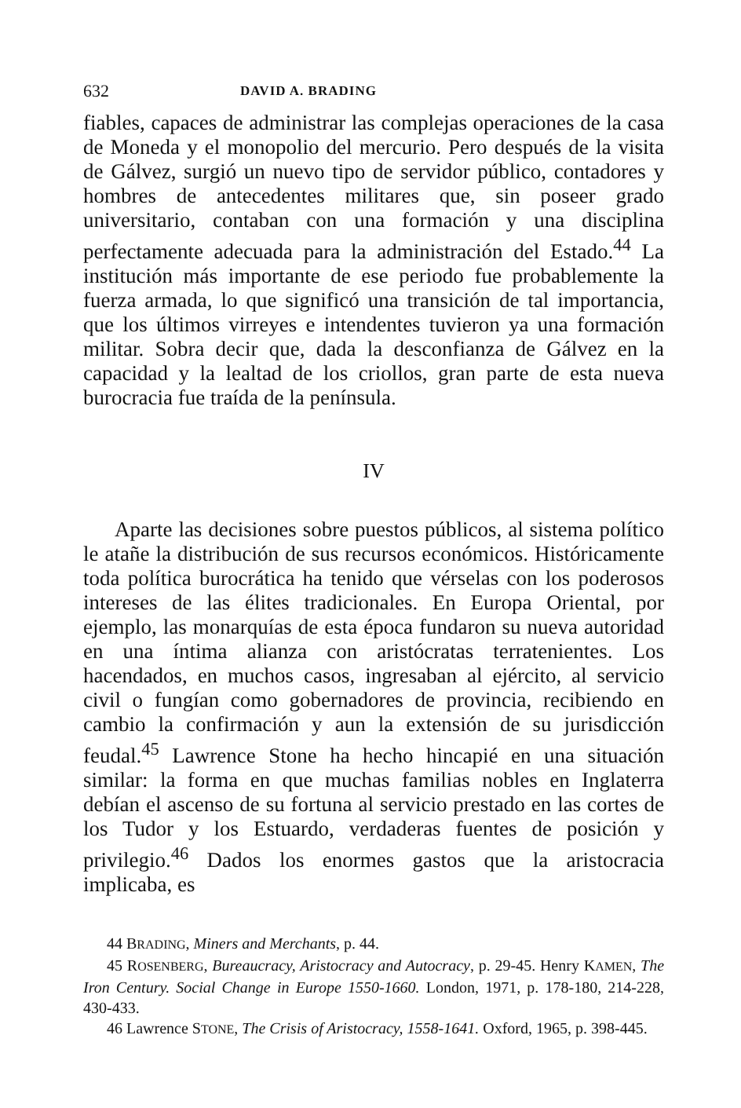632 DAVID A. BRADING
fiables, capaces de administrar las complejas operaciones de la casa de Moneda y el monopolio del mercurio. Pero después de la visita de Gálvez, surgió un nuevo tipo de servidor público, contadores y hombres de antecedentes militares que, sin poseer grado universitario, contaban con una formación y una disciplina perfectamente adecuada para la administración del Estado.<sup>44</sup> La institución más importante de ese periodo fue probablemente la fuerza armada, lo que significó una transición de tal importancia, que los últimos virreyes e intendentes tuvieron ya una formación militar. Sobra decir que, dada la desconfianza de Gálvez en la capacidad y la lealtad de los criollos, gran parte de esta nueva burocracia fue traída de la península.
IV
Aparte las decisiones sobre puestos públicos, al sistema político le atañe la distribución de sus recursos económicos. Históricamente toda política burocrática ha tenido que vérselas con los poderosos intereses de las élites tradicionales. En Europa Oriental, por ejemplo, las monarquías de esta época fundaron su nueva autoridad en una íntima alianza con aristócratas terratenientes. Los hacendados, en muchos casos, ingresaban al ejército, al servicio civil o fungían como gobernadores de provincia, recibiendo en cambio la confirmación y aun la extensión de su jurisdicción feudal.<sup>45</sup> Lawrence Stone ha hecho hincapié en una situación similar: la forma en que muchas familias nobles en Inglaterra debían el ascenso de su fortuna al servicio prestado en las cortes de los Tudor y los Estuardo, verdaderas fuentes de posición y privilegio.<sup>46</sup> Dados los enormes gastos que la aristocracia implicaba, es
44 BRADING, Miners and Merchants, p. 44.
45 ROSENBERG, Bureaucracy, Aristocracy and Autocracy, p. 29-45. Henry KAMEN, The Iron Century. Social Change in Europe 1550-1660. London, 1971, p. 178-180, 214-228, 430-433.
46 Lawrence STONE, The Crisis of Aristocracy, 1558-1641. Oxford, 1965, p. 398-445.